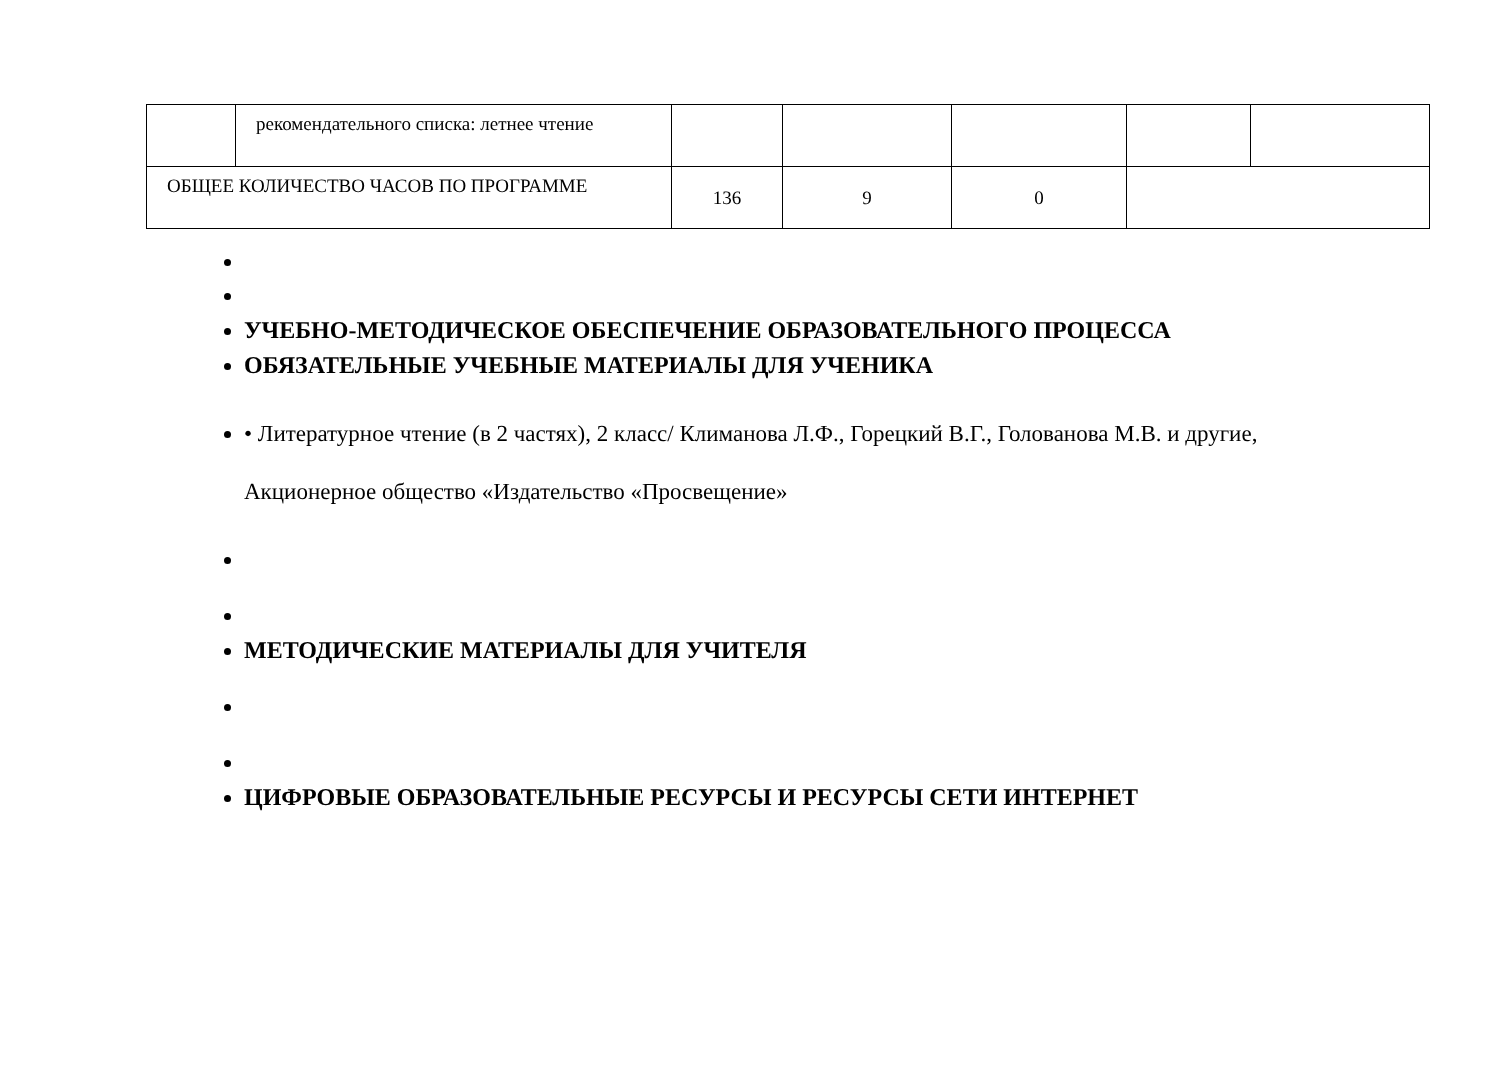| | рекомендательного списка: летнее чтение | | | | | |
| ОБЩЕЕ КОЛИЧЕСТВО ЧАСОВ ПО ПРОГРАММЕ | | 136 | 9 | 0 | | |
УЧЕБНО-МЕТОДИЧЕСКОЕ ОБЕСПЕЧЕНИЕ ОБРАЗОВАТЕЛЬНОГО ПРОЦЕССА
ОБЯЗАТЕЛЬНЫЕ УЧЕБНЫЕ МАТЕРИАЛЫ ДЛЯ УЧЕНИКА
• Литературное чтение (в 2 частях), 2 класс/ Климанова Л.Ф., Горецкий В.Г., Голованова М.В. и другие,
Акционерное общество «Издательство «Просвещение»
МЕТОДИЧЕСКИЕ МАТЕРИАЛЫ ДЛЯ УЧИТЕЛЯ
ЦИФРОВЫЕ ОБРАЗОВАТЕЛЬНЫЕ РЕСУРСЫ И РЕСУРСЫ СЕТИ ИНТЕРНЕТ